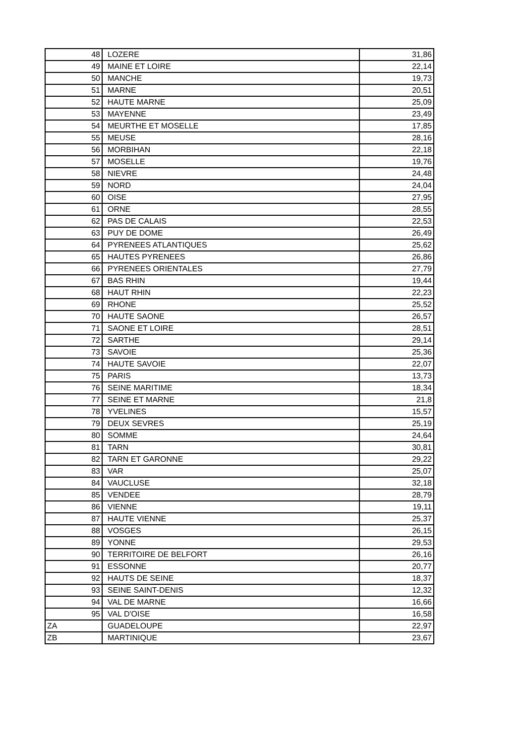| 48 | LOZERE | 31,86 |
| 49 | MAINE ET LOIRE | 22,14 |
| 50 | MANCHE | 19,73 |
| 51 | MARNE | 20,51 |
| 52 | HAUTE MARNE | 25,09 |
| 53 | MAYENNE | 23,49 |
| 54 | MEURTHE ET MOSELLE | 17,85 |
| 55 | MEUSE | 28,16 |
| 56 | MORBIHAN | 22,18 |
| 57 | MOSELLE | 19,76 |
| 58 | NIEVRE | 24,48 |
| 59 | NORD | 24,04 |
| 60 | OISE | 27,95 |
| 61 | ORNE | 28,55 |
| 62 | PAS DE CALAIS | 22,53 |
| 63 | PUY DE DOME | 26,49 |
| 64 | PYRENEES ATLANTIQUES | 25,62 |
| 65 | HAUTES PYRENEES | 26,86 |
| 66 | PYRENEES ORIENTALES | 27,79 |
| 67 | BAS RHIN | 19,44 |
| 68 | HAUT RHIN | 22,23 |
| 69 | RHONE | 25,52 |
| 70 | HAUTE SAONE | 26,57 |
| 71 | SAONE ET LOIRE | 28,51 |
| 72 | SARTHE | 29,14 |
| 73 | SAVOIE | 25,36 |
| 74 | HAUTE SAVOIE | 22,07 |
| 75 | PARIS | 13,73 |
| 76 | SEINE MARITIME | 18,34 |
| 77 | SEINE ET MARNE | 21,8 |
| 78 | YVELINES | 15,57 |
| 79 | DEUX SEVRES | 25,19 |
| 80 | SOMME | 24,64 |
| 81 | TARN | 30,81 |
| 82 | TARN ET GARONNE | 29,22 |
| 83 | VAR | 25,07 |
| 84 | VAUCLUSE | 32,18 |
| 85 | VENDEE | 28,79 |
| 86 | VIENNE | 19,11 |
| 87 | HAUTE VIENNE | 25,37 |
| 88 | VOSGES | 26,15 |
| 89 | YONNE | 29,53 |
| 90 | TERRITOIRE DE BELFORT | 26,16 |
| 91 | ESSONNE | 20,77 |
| 92 | HAUTS DE SEINE | 18,37 |
| 93 | SEINE SAINT-DENIS | 12,32 |
| 94 | VAL DE MARNE | 16,66 |
| 95 | VAL D'OISE | 16,58 |
| ZA | GUADELOUPE | 22,97 |
| ZB | MARTINIQUE | 23,67 |